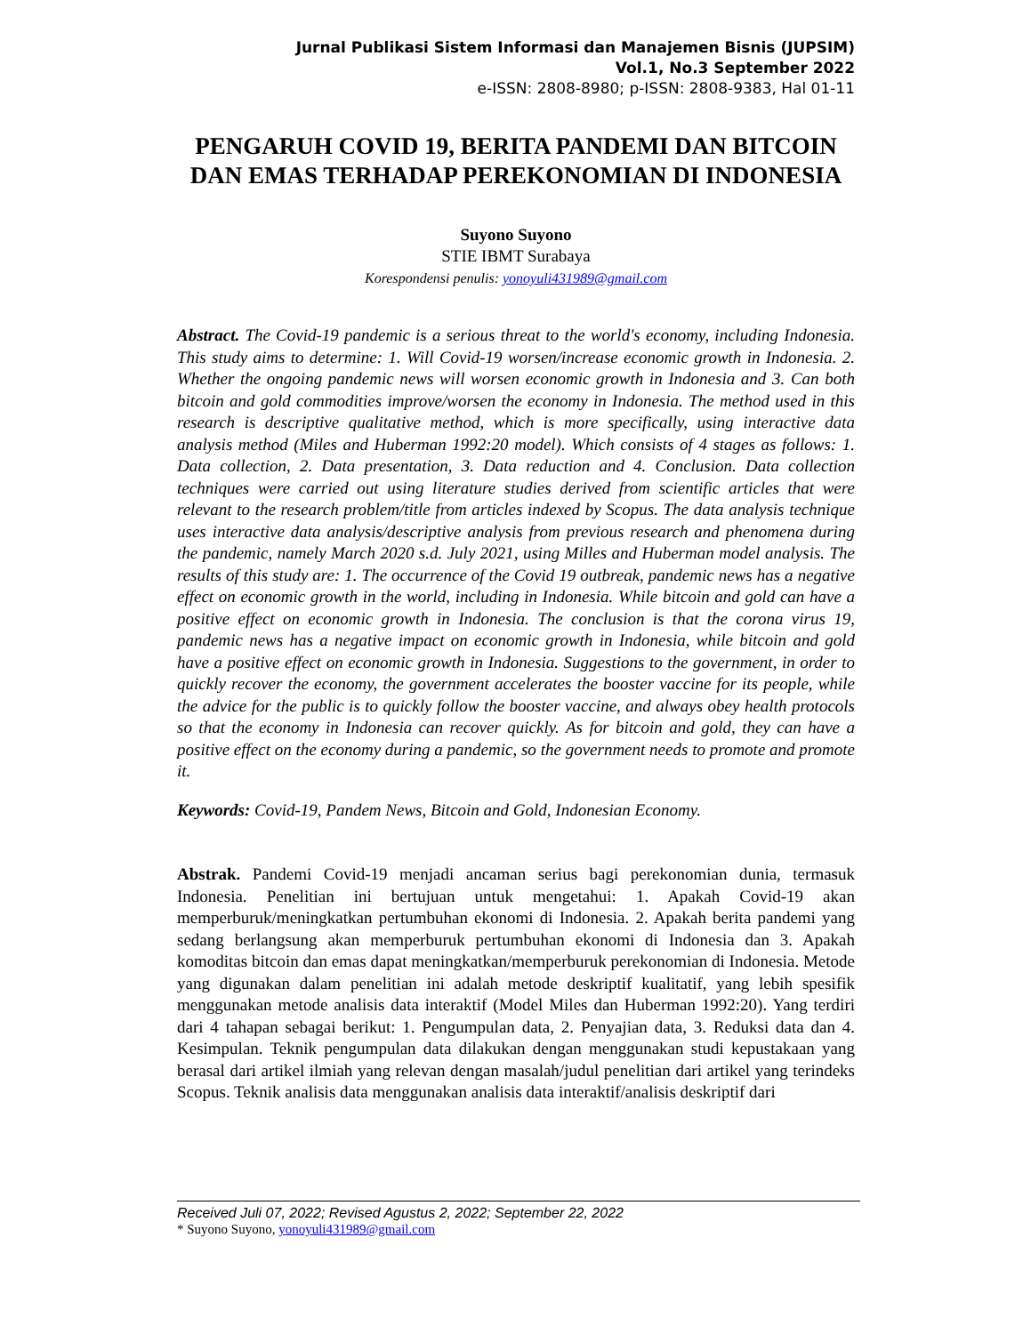Jurnal Publikasi Sistem Informasi dan Manajemen Bisnis (JUPSIM)
Vol.1, No.3 September 2022
e-ISSN: 2808-8980; p-ISSN: 2808-9383, Hal 01-11
PENGARUH COVID 19, BERITA PANDEMI DAN BITCOIN DAN EMAS TERHADAP PEREKONOMIAN DI INDONESIA
Suyono Suyono
STIE IBMT Surabaya
Korespondensi penulis: yonoyuli431989@gmail.com
Abstract. The Covid-19 pandemic is a serious threat to the world's economy, including Indonesia. This study aims to determine: 1. Will Covid-19 worsen/increase economic growth in Indonesia. 2. Whether the ongoing pandemic news will worsen economic growth in Indonesia and 3. Can both bitcoin and gold commodities improve/worsen the economy in Indonesia. The method used in this research is descriptive qualitative method, which is more specifically, using interactive data analysis method (Miles and Huberman 1992:20 model). Which consists of 4 stages as follows: 1. Data collection, 2. Data presentation, 3. Data reduction and 4. Conclusion. Data collection techniques were carried out using literature studies derived from scientific articles that were relevant to the research problem/title from articles indexed by Scopus. The data analysis technique uses interactive data analysis/descriptive analysis from previous research and phenomena during the pandemic, namely March 2020 s.d. July 2021, using Milles and Huberman model analysis. The results of this study are: 1. The occurrence of the Covid 19 outbreak, pandemic news has a negative effect on economic growth in the world, including in Indonesia. While bitcoin and gold can have a positive effect on economic growth in Indonesia. The conclusion is that the corona virus 19, pandemic news has a negative impact on economic growth in Indonesia, while bitcoin and gold have a positive effect on economic growth in Indonesia. Suggestions to the government, in order to quickly recover the economy, the government accelerates the booster vaccine for its people, while the advice for the public is to quickly follow the booster vaccine, and always obey health protocols so that the economy in Indonesia can recover quickly. As for bitcoin and gold, they can have a positive effect on the economy during a pandemic, so the government needs to promote and promote it.
Keywords: Covid-19, Pandem News, Bitcoin and Gold, Indonesian Economy.
Abstrak. Pandemi Covid-19 menjadi ancaman serius bagi perekonomian dunia, termasuk Indonesia. Penelitian ini bertujuan untuk mengetahui: 1. Apakah Covid-19 akan memperburuk/meningkatkan pertumbuhan ekonomi di Indonesia. 2. Apakah berita pandemi yang sedang berlangsung akan memperburuk pertumbuhan ekonomi di Indonesia dan 3. Apakah komoditas bitcoin dan emas dapat meningkatkan/memperburuk perekonomian di Indonesia. Metode yang digunakan dalam penelitian ini adalah metode deskriptif kualitatif, yang lebih spesifik menggunakan metode analisis data interaktif (Model Miles dan Huberman 1992:20). Yang terdiri dari 4 tahapan sebagai berikut: 1. Pengumpulan data, 2. Penyajian data, 3. Reduksi data dan 4. Kesimpulan. Teknik pengumpulan data dilakukan dengan menggunakan studi kepustakaan yang berasal dari artikel ilmiah yang relevan dengan masalah/judul penelitian dari artikel yang terindeks Scopus. Teknik analisis data menggunakan analisis data interaktif/analisis deskriptif dari
Received Juli 07, 2022; Revised Agustus 2, 2022; September 22, 2022
* Suyono Suyono, yonoyuli431989@gmail.com